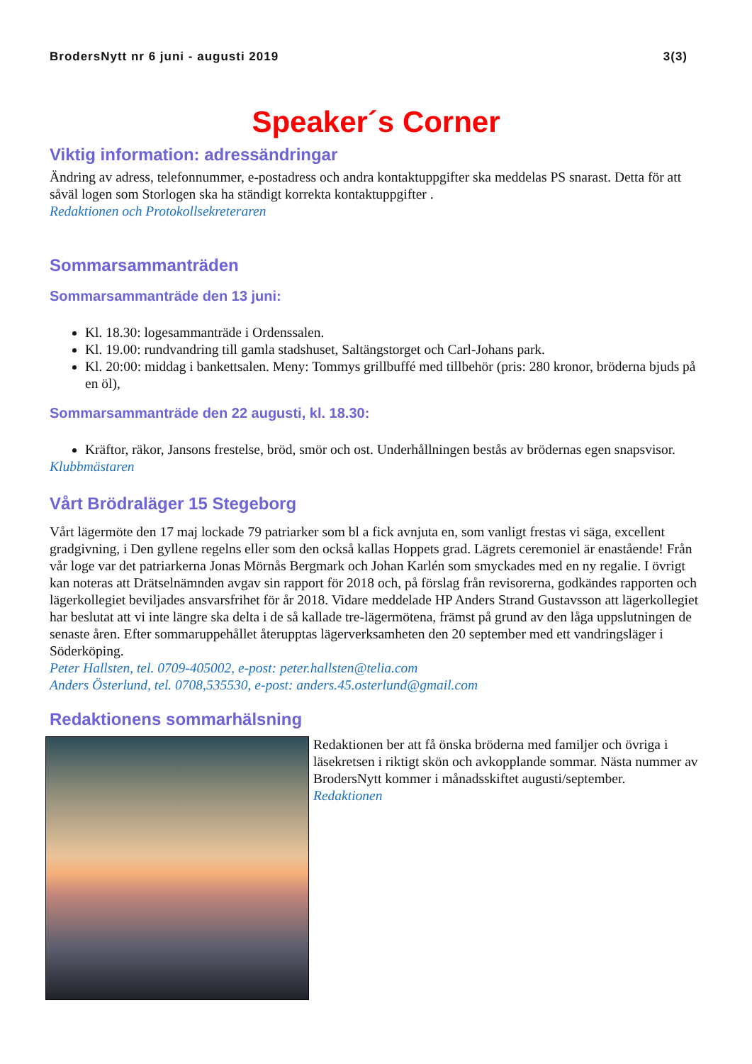BrodersNytt nr 6 juni - augusti 2019 3(3)
Speaker´s Corner
Viktig information: adressändringar
Ändring av adress, telefonnummer, e-postadress och andra kontaktuppgifter ska meddelas PS snarast. Detta för att såväl logen som Storlogen ska ha ständigt korrekta kontaktuppgifter .
Redaktionen och Protokollsekreteraren
Sommarsammanträden
Sommarsammanträde den 13 juni:
Kl. 18.30: logesammanträde i Ordenssalen.
Kl. 19.00: rundvandring till gamla stadshuset, Saltängstorget och Carl-Johans park.
Kl. 20:00: middag i bankettsalen. Meny: Tommys grillbuffé med tillbehör (pris: 280 kronor, bröderna bjuds på en öl),
Sommarsammanträde den 22 augusti, kl. 18.30:
Kräftor, räkor, Jansons frestelse, bröd, smör och ost. Underhållningen bestås av brödernas egen snapsvisor.
Klubbmästaren
Vårt Brödraläger 15 Stegeborg
Vårt lägermöte den 17 maj lockade 79 patriarker som bl a fick avnjuta en, som vanligt frestas vi säga, excellent gradgivning, i Den gyllene regelns eller som den också kallas Hoppets grad. Lägrets ceremoniel är enastående! Från vår loge var det patriarkerna Jonas Mörnås Bergmark och Johan Karlén som smyckades med en ny regalie. I övrigt kan noteras att Drätselnämnden avgav sin rapport för 2018 och, på förslag från revisorerna, godkändes rapporten och lägerkollegiet beviljades ansvarsfrihet för år 2018. Vidare meddelade HP Anders Strand Gustavsson att lägerkollegiet har beslutat att vi inte längre ska delta i de så kallade tre-lägermötena, främst på grund av den låga uppslutningen de senaste åren. Efter sommaruppehållet återupptas lägerverksamheten den 20 september med ett vandringsläger i Söderköping.
Peter Hallsten, tel. 0709-405002, e-post: peter.hallsten@telia.com
Anders Österlund, tel. 0708,535530, e-post: anders.45.osterlund@gmail.com
Redaktionens sommarhälsning
Redaktionen ber att få önska bröderna med familjer och övriga i läsekretsen i riktigt skön och avkopplande sommar. Nästa nummer av BrodersNytt kommer i månadsskiftet augusti/september.
Redaktionen